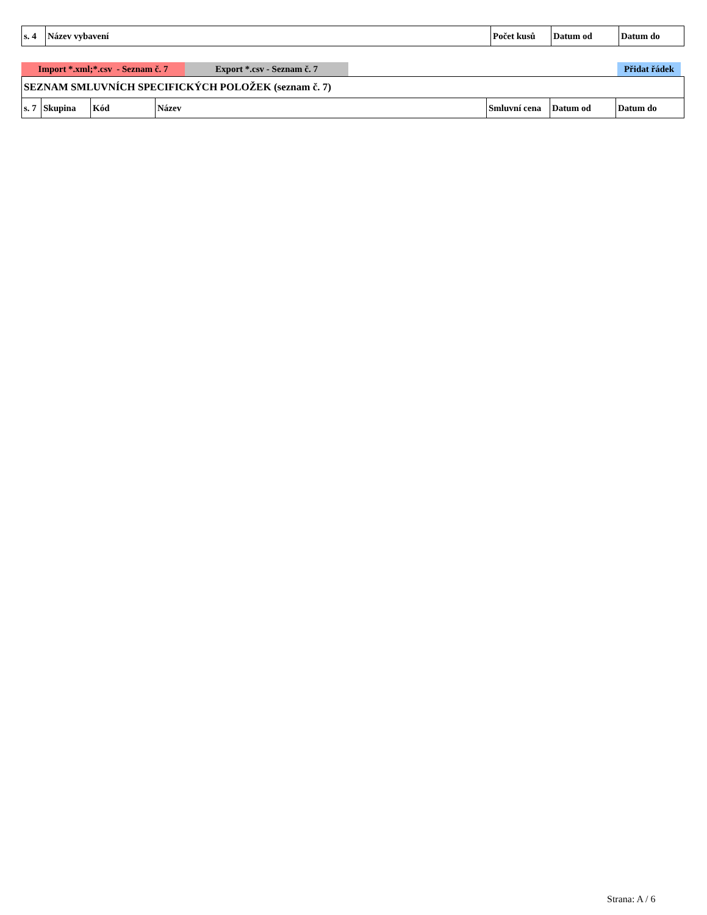| s. 4 | Název vybavení | Počet kusů | Datum od | Datum do |
| --- | --- | --- | --- | --- |
Import *.xml;*.csv - Seznam č. 7
Export *.csv - Seznam č. 7 Přidat řádek
| SEZNAM SMLUVNÍCH SPECIFICKÝCH POLOŽEK (seznam č. 7) | | | | | | |
| s. 7 | Skupina | Kód | Název | Smluvní cena | Datum od | Datum do |
Strana: A / 6